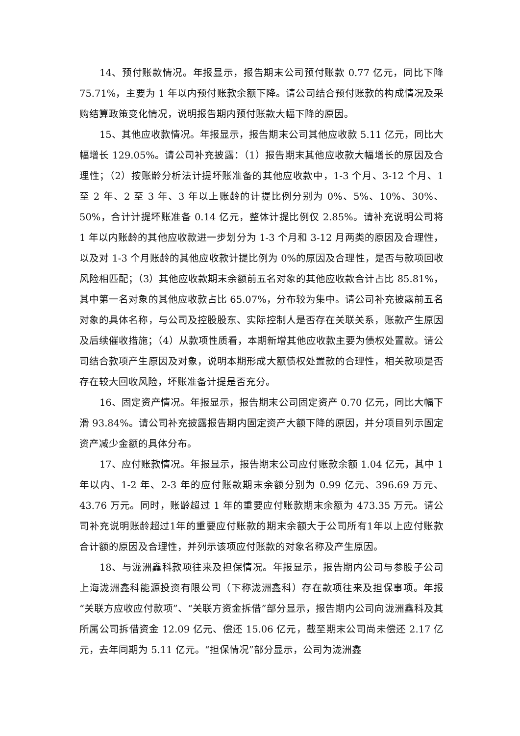14、预付账款情况。年报显示，报告期末公司预付账款 0.77 亿元，同比下降 75.71%，主要为 1 年以内预付账款余额下降。请公司结合预付账款的构成情况及采购结算政策变化情况，说明报告期内预付账款大幅下降的原因。
15、其他应收款情况。年报显示，报告期末公司其他应收款 5.11 亿元，同比大幅增长 129.05%。请公司补充披露：（1）报告期末其他应收款大幅增长的原因及合理性；（2）按账龄分析法计提坏账准备的其他应收款中，1-3 个月、3-12 个月、1 至 2 年、2 至 3 年、3 年以上账龄的计提比例分别为 0%、5%、10%、30%、50%，合计计提坏账准备 0.14 亿元，整体计提比例仅 2.85%。请补充说明公司将 1 年以内账龄的其他应收款进一步划分为 1-3 个月和 3-12 月两类的原因及合理性，以及对 1-3 个月账龄的其他应收款计提比例为 0%的原因及合理性，是否与款项回收风险相匹配；（3）其他应收款期末余额前五名对象的其他应收款合计占比 85.81%，其中第一名对象的其他应收款占比 65.07%，分布较为集中。请公司补充披露前五名对象的具体名称，与公司及控股股东、实际控制人是否存在关联关系，账款产生原因及后续催收措施；（4）从款项性质看，本期新增其他应收款主要为债权处置款。请公司结合款项产生原因及对象，说明本期形成大额债权处置款的合理性，相关款项是否存在较大回收风险，坏账准备计提是否充分。
16、固定资产情况。年报显示，报告期末公司固定资产 0.70 亿元，同比大幅下滑 93.84%。请公司补充披露报告期内固定资产大额下降的原因，并分项目列示固定资产减少金额的具体分布。
17、应付账款情况。年报显示，报告期末公司应付账款余额 1.04 亿元，其中 1 年以内、1-2 年、2-3 年的应付账款期末余额分别为 0.99 亿元、396.69 万元、43.76 万元。同时，账龄超过 1 年的重要应付账款期末余额为 473.35 万元。请公司补充说明账龄超过1年的重要应付账款的期末余额大于公司所有1年以上应付账款合计额的原因及合理性，并列示该项应付账款的对象名称及产生原因。
18、与泷洲鑫科款项往来及担保情况。年报显示，报告期内公司与参股子公司上海泷洲鑫科能源投资有限公司（下称泷洲鑫科）存在款项往来及担保事项。年报“关联方应收应付款项”、“关联方资金拆借”部分显示，报告期内公司向泷洲鑫科及其所属公司拆借资金 12.09 亿元、偿还 15.06 亿元，截至期末公司尚未偿还 2.17 亿元，去年同期为 5.11 亿元。“担保情况”部分显示，公司为泷洲鑫